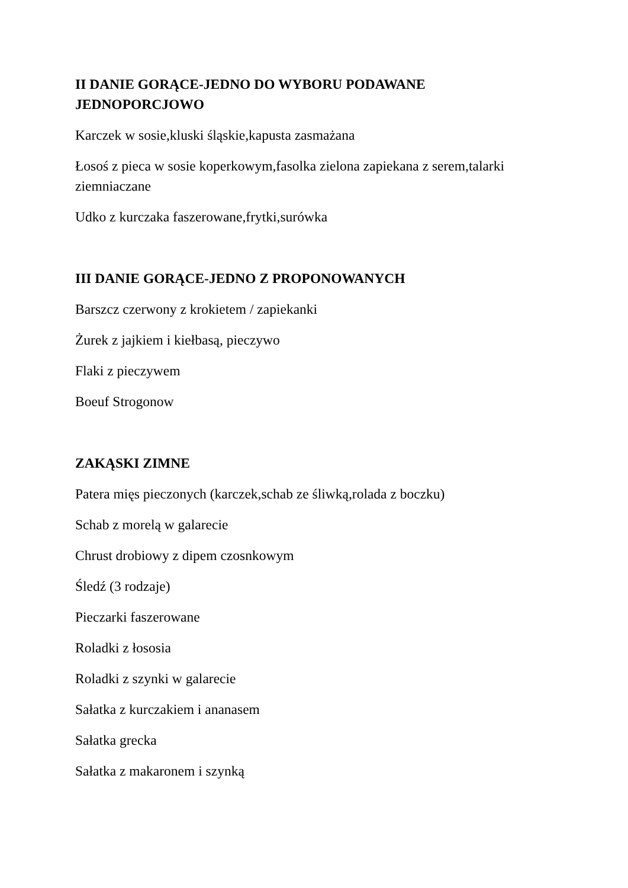II DANIE GORĄCE-JEDNO DO WYBORU PODAWANE JEDNOPORCJOWO
Karczek w sosie,kluski śląskie,kapusta zasmażana
Łosoś z pieca w sosie koperkowym,fasolka zielona zapiekana z serem,talarki ziemniaczane
Udko z kurczaka faszerowane,frytki,surówka
III DANIE GORĄCE-JEDNO Z PROPONOWANYCH
Barszcz czerwony z krokietem / zapiekanki
Żurek z jajkiem i kiełbasą, pieczywo
Flaki z pieczywem
Boeuf Strogonow
ZAKĄSKI ZIMNE
Patera mięs pieczonych (karczek,schab ze śliwką,rolada z boczku)
Schab z morelą w galarecie
Chrust drobiowy z dipem czosnkowym
Śledź (3 rodzaje)
Pieczarki faszerowane
Roladki z łososia
Roladki z szynki w galarecie
Sałatka z kurczakiem i ananasem
Sałatka grecka
Sałatka z makaronem i szynką